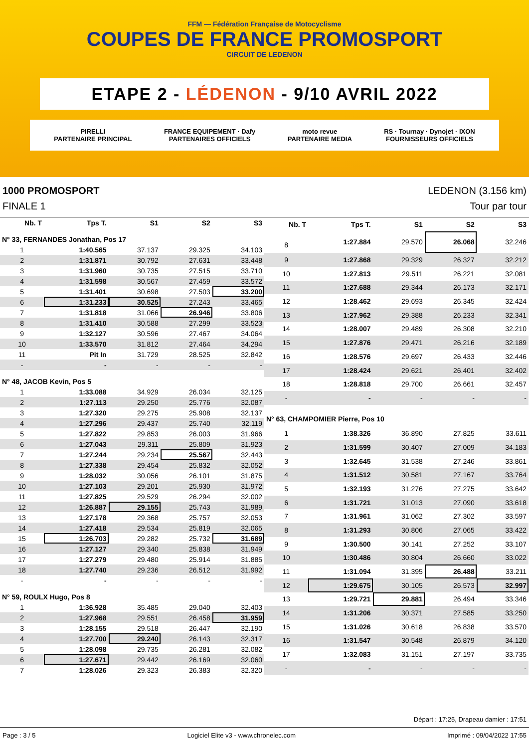FFM — Fédération Française de Motocyclisme
COUPES DE FRANCE PROMOSPORT
CIRCUIT DE LEDENON
ETAPE 2 - LÉDENON - 9/10 AVRIL 2022
PIRELLI
PARTENAIRE PRINCIPAL FRANCE EQUIPEMENT · Dafy
PARTENAIRES OFFICIELS moto revue
PARTENAIRE MEDIA RS · Tournay · Dynojet · IXON
FOURNISSEURS OFFICIELS
1000 PROMOSPORT LEDENON (3.156 km)
FINALE 1 Tour par tour
| Nb. T | Tps T. | S1 | S2 | S3 |
| --- | --- | --- | --- | --- |
| N° 33, FERNANDES Jonathan, Pos 17 | | | | |
| 1 | 1:40.565 | 37.137 | 29.325 | 34.103 |
| 2 | 1:31.871 | 30.792 | 27.631 | 33.448 |
| 3 | 1:31.960 | 30.735 | 27.515 | 33.710 |
| 4 | 1:31.598 | 30.567 | 27.459 | 33.572 |
| 5 | 1:31.401 | 30.698 | 27.503 | 33.200 |
| 6 | 1:31.233 | 30.525 | 27.243 | 33.465 |
| 7 | 1:31.818 | 31.066 | 26.946 | 33.806 |
| 8 | 1:31.410 | 30.588 | 27.299 | 33.523 |
| 9 | 1:32.127 | 30.596 | 27.467 | 34.064 |
| 10 | 1:33.570 | 31.812 | 27.464 | 34.294 |
| 11 | Pit In | 31.729 | 28.525 | 32.842 |
| - | - | - | - | - |
| N° 48, JACOB Kevin, Pos 5 | | | | |
| 1 | 1:33.088 | 34.929 | 26.034 | 32.125 |
| 2 | 1:27.113 | 29.250 | 25.776 | 32.087 |
| 3 | 1:27.320 | 29.275 | 25.908 | 32.137 |
| 4 | 1:27.296 | 29.437 | 25.740 | 32.119 |
| 5 | 1:27.822 | 29.853 | 26.003 | 31.966 |
| 6 | 1:27.043 | 29.311 | 25.809 | 31.923 |
| 7 | 1:27.244 | 29.234 | 25.567 | 32.443 |
| 8 | 1:27.338 | 29.454 | 25.832 | 32.052 |
| 9 | 1:28.032 | 30.056 | 26.101 | 31.875 |
| 10 | 1:27.103 | 29.201 | 25.930 | 31.972 |
| 11 | 1:27.825 | 29.529 | 26.294 | 32.002 |
| 12 | 1:26.887 | 29.155 | 25.743 | 31.989 |
| 13 | 1:27.178 | 29.368 | 25.757 | 32.053 |
| 14 | 1:27.418 | 29.534 | 25.819 | 32.065 |
| 15 | 1:26.703 | 29.282 | 25.732 | 31.689 |
| 16 | 1:27.127 | 29.340 | 25.838 | 31.949 |
| 17 | 1:27.279 | 29.480 | 25.914 | 31.885 |
| 18 | 1:27.740 | 29.236 | 26.512 | 31.992 |
| - | - | - | - | - |
| N° 59, ROULX Hugo, Pos 8 | | | | |
| 1 | 1:36.928 | 35.485 | 29.040 | 32.403 |
| 2 | 1:27.968 | 29.551 | 26.458 | 31.959 |
| 3 | 1:28.155 | 29.518 | 26.447 | 32.190 |
| 4 | 1:27.700 | 29.240 | 26.143 | 32.317 |
| 5 | 1:28.098 | 29.735 | 26.281 | 32.082 |
| 6 | 1:27.671 | 29.442 | 26.169 | 32.060 |
| 7 | 1:28.026 | 29.323 | 26.383 | 32.320 |
| Nb. T | Tps T. | S1 | S2 | S3 |
| --- | --- | --- | --- | --- |
| 8 | 1:27.884 | 29.570 | 26.068 | 32.246 |
| 9 | 1:27.868 | 29.329 | 26.327 | 32.212 |
| 10 | 1:27.813 | 29.511 | 26.221 | 32.081 |
| 11 | 1:27.688 | 29.344 | 26.173 | 32.171 |
| 12 | 1:28.462 | 29.693 | 26.345 | 32.424 |
| 13 | 1:27.962 | 29.388 | 26.233 | 32.341 |
| 14 | 1:28.007 | 29.489 | 26.308 | 32.210 |
| 15 | 1:27.876 | 29.471 | 26.216 | 32.189 |
| 16 | 1:28.576 | 29.697 | 26.433 | 32.446 |
| 17 | 1:28.424 | 29.621 | 26.401 | 32.402 |
| 18 | 1:28.818 | 29.700 | 26.661 | 32.457 |
| - | - | - | - | - |
| N° 63, CHAMPOMIER Pierre, Pos 10 | | | | |
| 1 | 1:38.326 | 36.890 | 27.825 | 33.611 |
| 2 | 1:31.599 | 30.407 | 27.009 | 34.183 |
| 3 | 1:32.645 | 31.538 | 27.246 | 33.861 |
| 4 | 1:31.512 | 30.581 | 27.167 | 33.764 |
| 5 | 1:32.193 | 31.276 | 27.275 | 33.642 |
| 6 | 1:31.721 | 31.013 | 27.090 | 33.618 |
| 7 | 1:31.961 | 31.062 | 27.302 | 33.597 |
| 8 | 1:31.293 | 30.806 | 27.065 | 33.422 |
| 9 | 1:30.500 | 30.141 | 27.252 | 33.107 |
| 10 | 1:30.486 | 30.804 | 26.660 | 33.022 |
| 11 | 1:31.094 | 31.395 | 26.488 | 33.211 |
| 12 | 1:29.675 | 30.105 | 26.573 | 32.997 |
| 13 | 1:29.721 | 29.881 | 26.494 | 33.346 |
| 14 | 1:31.206 | 30.371 | 27.585 | 33.250 |
| 15 | 1:31.026 | 30.618 | 26.838 | 33.570 |
| 16 | 1:31.547 | 30.548 | 26.879 | 34.120 |
| 17 | 1:32.083 | 31.151 | 27.197 | 33.735 |
| - | - | - | - | - |
Départ : 17:25, Drapeau damier : 17:51
Page : 3 / 5 Logiciel Elite v3 - www.chronelec.com Imprimé : 09/04/2022 17:55